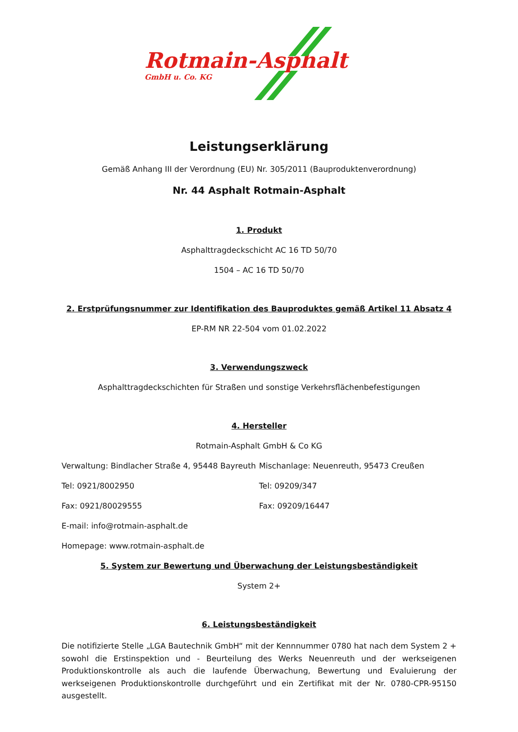Rotmain-Asphalt
GmbH u. Co. KG
Leistungserklärung
Gemäß Anhang III der Verordnung (EU) Nr. 305/2011 (Bauproduktenverordnung)
Nr. 44 Asphalt Rotmain-Asphalt
1. Produkt
Asphalttragdeckschicht AC 16 TD 50/70
1504 – AC 16 TD 50/70
2. Erstprüfungsnummer zur Identifikation des Bauproduktes gemäß Artikel 11 Absatz 4
EP-RM NR 22-504 vom 01.02.2022
3. Verwendungszweck
Asphalttragdeckschichten für Straßen und sonstige Verkehrsflächenbefestigungen
4. Hersteller
Rotmain-Asphalt GmbH & Co KG
Verwaltung: Bindlacher Straße 4, 95448 Bayreuth Mischanlage: Neuenreuth, 95473 Creußen
Tel: 0921/8002950 Tel: 09209/347
Fax: 0921/80029555 Fax: 09209/16447
E-mail: info@rotmain-asphalt.de
Homepage: www.rotmain-asphalt.de
5. System zur Bewertung und Überwachung der Leistungsbeständigkeit
System 2+
6. Leistungsbeständigkeit
Die notifizierte Stelle „LGA Bautechnik GmbH“ mit der Kennnummer 0780 hat nach dem System 2 + sowohl die Erstinspektion und - Beurteilung des Werks Neuenreuth und der werkseigenen Produktionskontrolle als auch die laufende Überwachung, Bewertung und Evaluierung der werkseigenen Produktionskontrolle durchgeführt und ein Zertifikat mit der Nr. 0780-CPR-95150 ausgestellt.